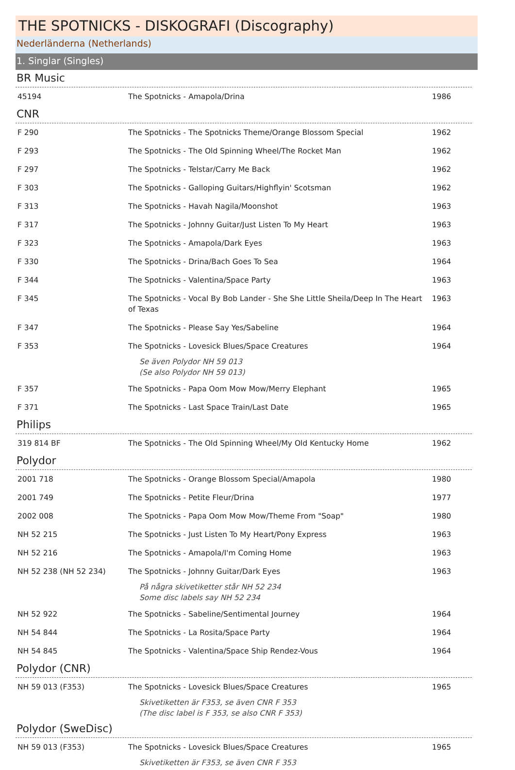THE SPOTNICKS - DISKOGRAFI (Discography)
Nederländerna (Netherlands)
1. Singlar (Singles)
BR Music
| 45194 | The Spotnicks - Amapola/Drina | 1986 |
CNR
| F 290 | The Spotnicks - The Spotnicks Theme/Orange Blossom Special | 1962 |
| F 293 | The Spotnicks - The Old Spinning Wheel/The Rocket Man | 1962 |
| F 297 | The Spotnicks - Telstar/Carry Me Back | 1962 |
| F 303 | The Spotnicks - Galloping Guitars/Highflyin' Scotsman | 1962 |
| F 313 | The Spotnicks - Havah Nagila/Moonshot | 1963 |
| F 317 | The Spotnicks - Johnny Guitar/Just Listen To My Heart | 1963 |
| F 323 | The Spotnicks - Amapola/Dark Eyes | 1963 |
| F 330 | The Spotnicks - Drina/Bach Goes To Sea | 1964 |
| F 344 | The Spotnicks - Valentina/Space Party | 1963 |
| F 345 | The Spotnicks - Vocal By Bob Lander - She She Little Sheila/Deep In The Heart of Texas | 1963 |
| F 347 | The Spotnicks - Please Say Yes/Sabeline | 1964 |
| F 353 | The Spotnicks - Lovesick Blues/Space Creatures | 1964 |
Se även Polydor NH 59 013
(Se also Polydor NH 59 013)
| F 357 | The Spotnicks - Papa Oom Mow Mow/Merry Elephant | 1965 |
| F 371 | The Spotnicks - Last Space Train/Last Date | 1965 |
Philips
| 319 814 BF | The Spotnicks - The Old Spinning Wheel/My Old Kentucky Home | 1962 |
Polydor
| 2001 718 | The Spotnicks - Orange Blossom Special/Amapola | 1980 |
| 2001 749 | The Spotnicks - Petite Fleur/Drina | 1977 |
| 2002 008 | The Spotnicks - Papa Oom Mow Mow/Theme From "Soap" | 1980 |
| NH 52 215 | The Spotnicks - Just Listen To My Heart/Pony Express | 1963 |
| NH 52 216 | The Spotnicks - Amapola/I'm Coming Home | 1963 |
| NH 52 238 (NH 52 234) | The Spotnicks - Johnny Guitar/Dark Eyes | 1963 |
På några skivetiketter står NH 52 234
Some disc labels say NH 52 234
| NH 52 922 | The Spotnicks - Sabeline/Sentimental Journey | 1964 |
| NH 54 844 | The Spotnicks - La Rosita/Space Party | 1964 |
| NH 54 845 | The Spotnicks - Valentina/Space Ship Rendez-Vous | 1964 |
Polydor (CNR)
| NH 59 013 (F353) | The Spotnicks - Lovesick Blues/Space Creatures | 1965 |
Skivetiketten är F353, se även CNR F 353
(The disc label is F 353, se also CNR F 353)
Polydor (SweDisc)
| NH 59 013 (F353) | The Spotnicks - Lovesick Blues/Space Creatures | 1965 |
Skivetiketten är F353, se även CNR F 353